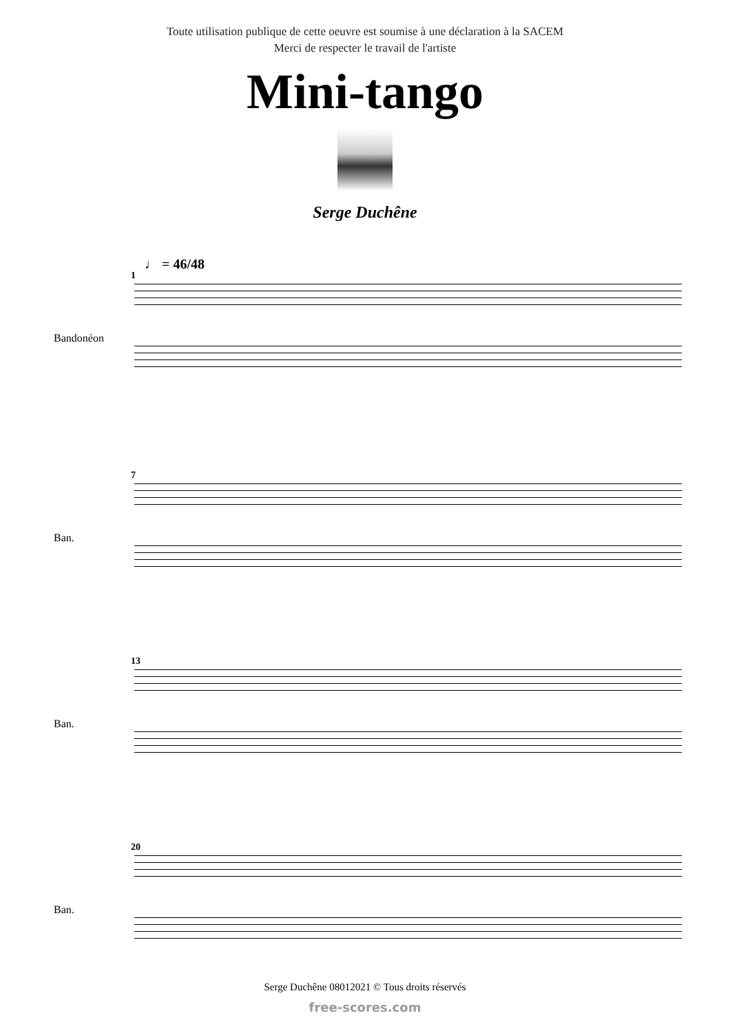Toute utilisation publique de cette oeuvre est soumise à une déclaration à la SACEM
Merci de respecter le travail de l'artiste
Mini-tango
Serge Duchêne
♩ = 46/48
1
Bandonéon
7
Ban.
13
Ban.
20
Ban.
Serge Duchêne 08012021 © Tous droits réservés
free-scores.com